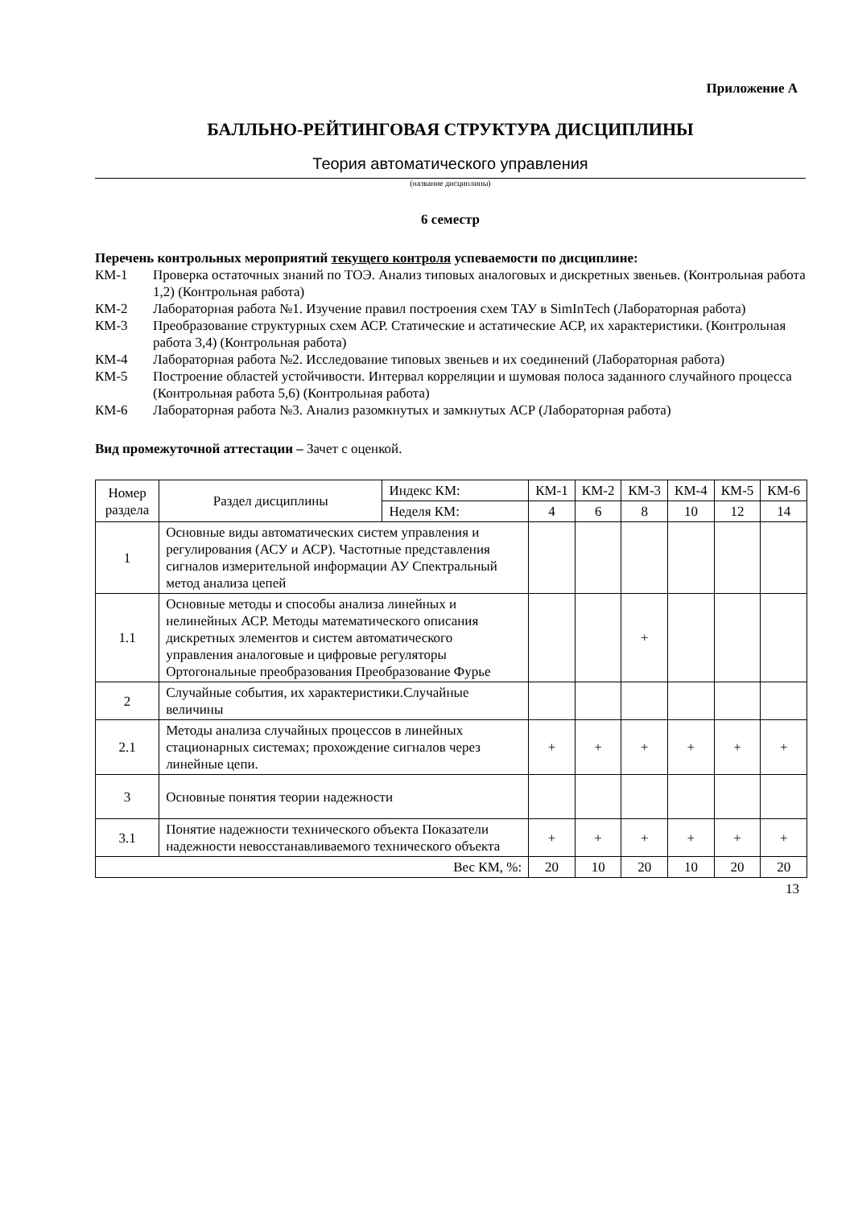Приложение А
БАЛЛЬНО-РЕЙТИНГОВАЯ СТРУКТУРА ДИСЦИПЛИНЫ
Теория автоматического управления
(название дисциплины)
6 семестр
Перечень контрольных мероприятий текущего контроля успеваемости по дисциплине:
КМ-1 Проверка остаточных знаний по ТОЭ. Анализ типовых аналоговых и дискретных звеньев. (Контрольная работа 1,2) (Контрольная работа)
КМ-2 Лабораторная работа №1. Изучение правил построения схем ТАУ в SimInTech (Лабораторная работа)
КМ-3 Преобразование структурных схем АСР. Статические и астатические АСР, их характеристики. (Контрольная работа 3,4) (Контрольная работа)
КМ-4 Лабораторная работа №2. Исследование типовых звеньев и их соединений (Лабораторная работа)
КМ-5 Построение областей устойчивости. Интервал корреляции и шумовая полоса заданного случайного процесса (Контрольная работа 5,6) (Контрольная работа)
КМ-6 Лабораторная работа №3. Анализ разомкнутых и замкнутых АСР (Лабораторная работа)
Вид промежуточной аттестации – Зачет с оценкой.
| Номер раздела | Раздел дисциплины | Индекс КМ: | КМ-1 | КМ-2 | КМ-3 | КМ-4 | КМ-5 | КМ-6 |
| --- | --- | --- | --- | --- | --- | --- | --- | --- |
| | | Неделя КМ: | 4 | 6 | 8 | 10 | 12 | 14 |
| 1 | Основные виды автоматических систем управления и регулирования (АСУ и АСР). Частотные представления сигналов измерительной информации АУ Спектральный метод анализа цепей | | | | | | | |
| 1.1 | Основные методы и способы анализа линейных и нелинейных АСР. Методы математического описания дискретных элементов и систем автоматического управления аналоговые и цифровые регуляторы Ортогональные преобразования Преобразование Фурье | | | | + | | | |
| 2 | Случайные события, их характеристики.Случайные величины | | | | | | | |
| 2.1 | Методы анализа случайных процессов в линейных стационарных системах; прохождение сигналов через линейные цепи. | | + | + | + | + | + | + |
| 3 | Основные понятия теории надежности | | | | | | | |
| 3.1 | Понятие надежности технического объекта Показатели надежности невосстанавливаемого технического объекта | | + | + | + | + | + | + |
| Вес КМ, %: | | | 20 | 10 | 20 | 10 | 20 | 20 |
13